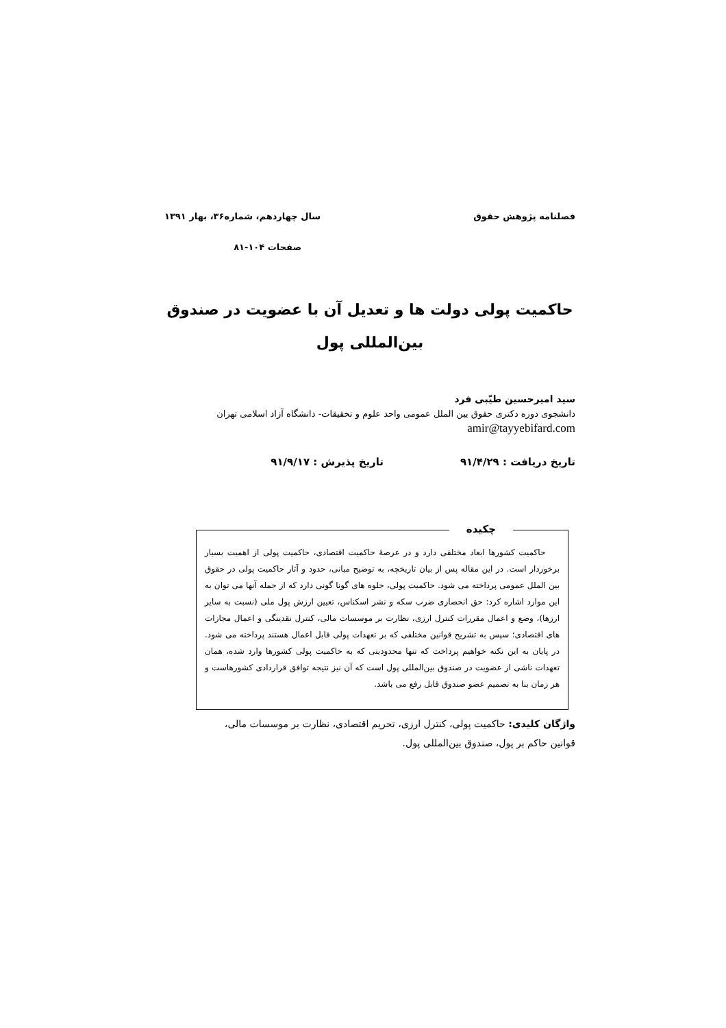فصلنامه پژوهش حقوق سال چهاردهم، شماره۳۶، بهار ۱۳۹۱
صفحات ۱۰۴-۸۱
حاکمیت پولی دولت ها و تعدیل آن با عضویت در صندوق بین‌المللی پول
سید امیرحسین طیّبی فرد
دانشجوی دوره دکتری حقوق بین الملل عمومی واحد علوم و تحقیقات- دانشگاه آزاد اسلامی تهران
amir@tayyebifard.com
تاریخ دریافت : ۹۱/۴/۲۹ تاریخ پذیرش : ۹۱/۹/۱۷
چکیده
حاکمیت کشورها ابعاد مختلفی دارد و در عرصۀ حاکمیت اقتصادی، حاکمیت پولی از اهمیت بسیار برخوردار است. در این مقاله پس از بیان تاریخچه، به توضیح مبانی، حدود و آثار حاکمیت پولی در حقوق بین الملل عمومی پرداخته می شود. حاکمیت پولی، جلوه های گونا گونی دارد که از جمله آنها می توان به این موارد اشاره کرد: حق انحصاری ضرب سکه و نشر اسکناس، تعیین ارزش پول ملی (نسبت به سایر ارزها)، وضع و اعمال مقررات کنترل ارزی، نظارت بر موسسات مالی، کنترل نقدینگی و اعمال مجازات های اقتصادی؛ سپس به تشریح قوانین مختلفی که بر تعهدات پولی قابل اعمال هستند پرداخته می شود. در پایان به این نکته خواهیم پرداخت که تنها محدودیتی که به حاکمیت پولی کشورها وارد شده، همان تعهدات ناشی از عضویت در صندوق بین‌المللی پول است که آن نیز نتیجه توافق قراردادی کشورهاست و هر زمان بنا به تصمیم عضو صندوق قابل رفع می باشد.
واژگان کلیدی: حاکمیت پولی، کنترل ارزی، تحریم اقتصادی، نظارت بر موسسات مالی، قوانین حاکم بر پول، صندوق بین‌المللی پول.